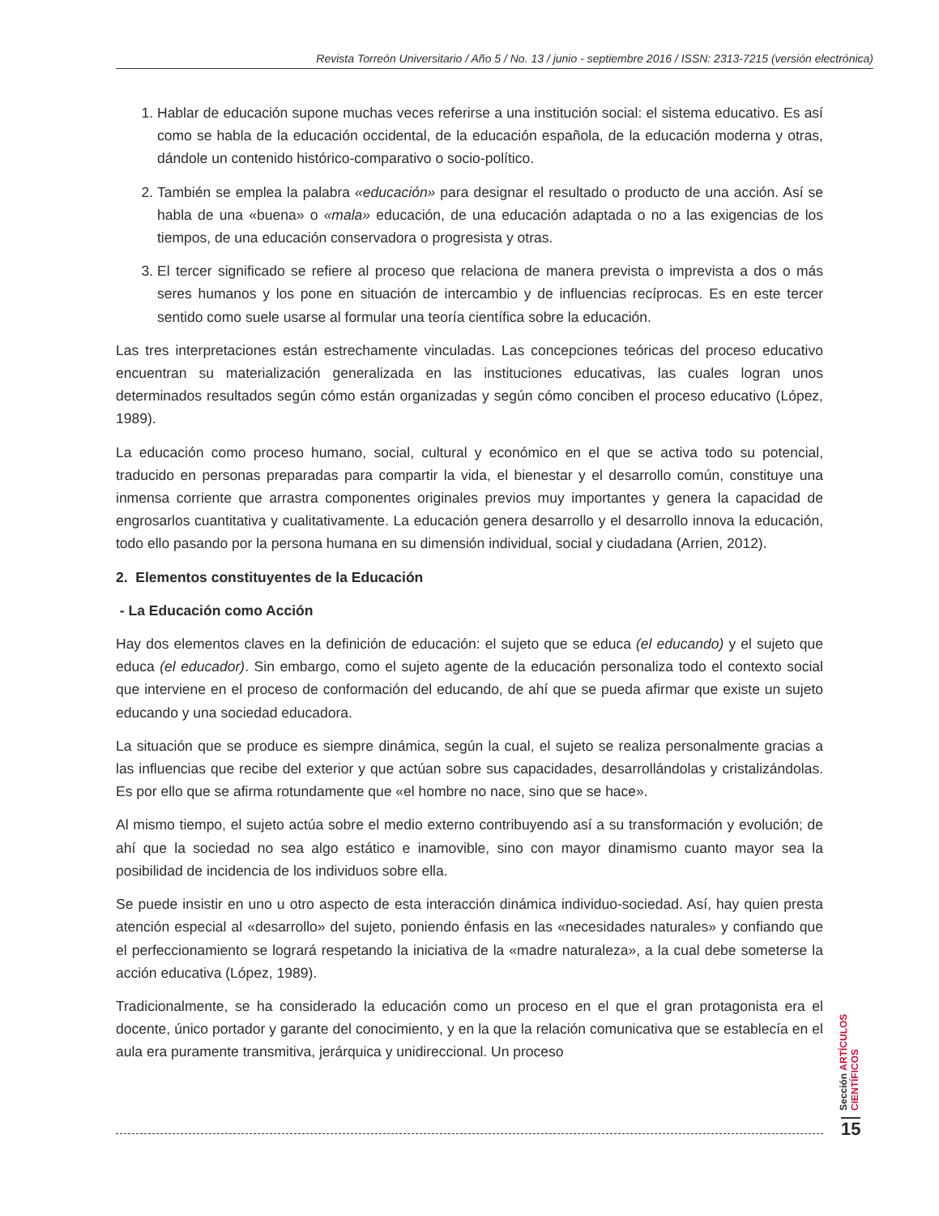Revista Torreón Universitario / Año 5 / No. 13 / junio - septiembre 2016 / ISSN: 2313-7215 (versión electrónica)
1. Hablar de educación supone muchas veces referirse a una institución social: el sistema educativo. Es así como se habla de la educación occidental, de la educación española, de la educación moderna y otras, dándole un contenido histórico-comparativo o socio-político.
2. También se emplea la palabra «educación» para designar el resultado o producto de una acción. Así se habla de una «buena» o «mala» educación, de una educación adaptada o no a las exigencias de los tiempos, de una educación conservadora o progresista y otras.
3. El tercer significado se refiere al proceso que relaciona de manera prevista o imprevista a dos o más seres humanos y los pone en situación de intercambio y de influencias recíprocas. Es en este tercer sentido como suele usarse al formular una teoría científica sobre la educación.
Las tres interpretaciones están estrechamente vinculadas. Las concepciones teóricas del proceso educativo encuentran su materialización generalizada en las instituciones educativas, las cuales logran unos determinados resultados según cómo están organizadas y según cómo conciben el proceso educativo (López, 1989).
La educación como proceso humano, social, cultural y económico en el que se activa todo su potencial, traducido en personas preparadas para compartir la vida, el bienestar y el desarrollo común, constituye una inmensa corriente que arrastra componentes originales previos muy importantes y genera la capacidad de engrosarlos cuantitativa y cualitativamente. La educación genera desarrollo y el desarrollo innova la educación, todo ello pasando por la persona humana en su dimensión individual, social y ciudadana (Arrien, 2012).
2. Elementos constituyentes de la Educación
- La Educación como Acción
Hay dos elementos claves en la definición de educación: el sujeto que se educa (el educando) y el sujeto que educa (el educador). Sin embargo, como el sujeto agente de la educación personaliza todo el contexto social que interviene en el proceso de conformación del educando, de ahí que se pueda afirmar que existe un sujeto educando y una sociedad educadora.
La situación que se produce es siempre dinámica, según la cual, el sujeto se realiza personalmente gracias a las influencias que recibe del exterior y que actúan sobre sus capacidades, desarrollándolas y cristalizándolas. Es por ello que se afirma rotundamente que «el hombre no nace, sino que se hace».
Al mismo tiempo, el sujeto actúa sobre el medio externo contribuyendo así a su transformación y evolución; de ahí que la sociedad no sea algo estático e inamovible, sino con mayor dinamismo cuanto mayor sea la posibilidad de incidencia de los individuos sobre ella.
Se puede insistir en uno u otro aspecto de esta interacción dinámica individuo-sociedad. Así, hay quien presta atención especial al «desarrollo» del sujeto, poniendo énfasis en las «necesidades naturales» y confiando que el perfeccionamiento se logrará respetando la iniciativa de la «madre naturaleza», a la cual debe someterse la acción educativa (López, 1989).
Tradicionalmente, se ha considerado la educación como un proceso en el que el gran protagonista era el docente, único portador y garante del conocimiento, y en la que la relación comunicativa que se establecía en el aula era puramente transmitiva, jerárquica y unidireccional. Un proceso
Sección ARTÍCULOS CIENTÍFICOS
15